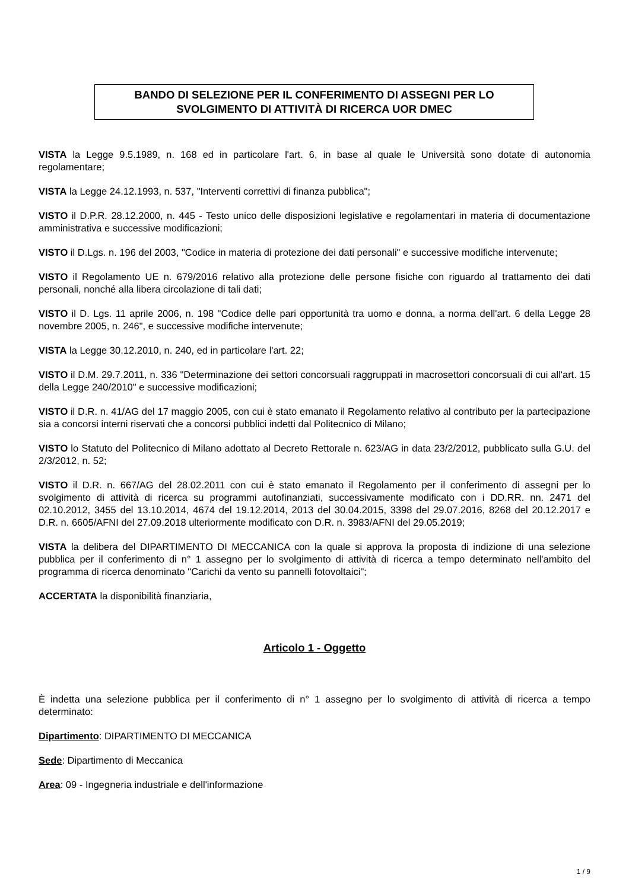BANDO DI SELEZIONE PER IL CONFERIMENTO DI ASSEGNI PER LO SVOLGIMENTO DI ATTIVITÀ DI RICERCA UOR DMEC
VISTA la Legge 9.5.1989, n. 168 ed in particolare l'art. 6, in base al quale le Università sono dotate di autonomia regolamentare;
VISTA la Legge 24.12.1993, n. 537, "Interventi correttivi di finanza pubblica";
VISTO il D.P.R. 28.12.2000, n. 445 - Testo unico delle disposizioni legislative e regolamentari in materia di documentazione amministrativa e successive modificazioni;
VISTO il D.Lgs. n. 196 del 2003, "Codice in materia di protezione dei dati personali" e successive modifiche intervenute;
VISTO il Regolamento UE n. 679/2016 relativo alla protezione delle persone fisiche con riguardo al trattamento dei dati personali, nonché alla libera circolazione di tali dati;
VISTO il D. Lgs. 11 aprile 2006, n. 198 "Codice delle pari opportunità tra uomo e donna, a norma dell'art. 6 della Legge 28 novembre 2005, n. 246", e successive modifiche intervenute;
VISTA la Legge 30.12.2010, n. 240, ed in particolare l'art. 22;
VISTO il D.M. 29.7.2011, n. 336 "Determinazione dei settori concorsuali raggruppati in macrosettori concorsuali di cui all'art. 15 della Legge 240/2010" e successive modificazioni;
VISTO il D.R. n. 41/AG del 17 maggio 2005, con cui è stato emanato il Regolamento relativo al contributo per la partecipazione sia a concorsi interni riservati che a concorsi pubblici indetti dal Politecnico di Milano;
VISTO lo Statuto del Politecnico di Milano adottato al Decreto Rettorale n. 623/AG in data 23/2/2012, pubblicato sulla G.U. del 2/3/2012, n. 52;
VISTO il D.R. n. 667/AG del 28.02.2011 con cui è stato emanato il Regolamento per il conferimento di assegni per lo svolgimento di attività di ricerca su programmi autofinanziati, successivamente modificato con i DD.RR. nn. 2471 del 02.10.2012, 3455 del 13.10.2014, 4674 del 19.12.2014, 2013 del 30.04.2015, 3398 del 29.07.2016, 8268 del 20.12.2017 e D.R. n. 6605/AFNI del 27.09.2018 ulteriormente modificato con D.R. n. 3983/AFNI del 29.05.2019;
VISTA la delibera del DIPARTIMENTO DI MECCANICA con la quale si approva la proposta di indizione di una selezione pubblica per il conferimento di n° 1 assegno per lo svolgimento di attività di ricerca a tempo determinato nell'ambito del programma di ricerca denominato "Carichi da vento su pannelli fotovoltaici";
ACCERTATA la disponibilità finanziaria,
Articolo 1 - Oggetto
È indetta una selezione pubblica per il conferimento di n° 1 assegno per lo svolgimento di attività di ricerca a tempo determinato:
Dipartimento: DIPARTIMENTO DI MECCANICA
Sede: Dipartimento di Meccanica
Area: 09 - Ingegneria industriale e dell'informazione
1 / 9